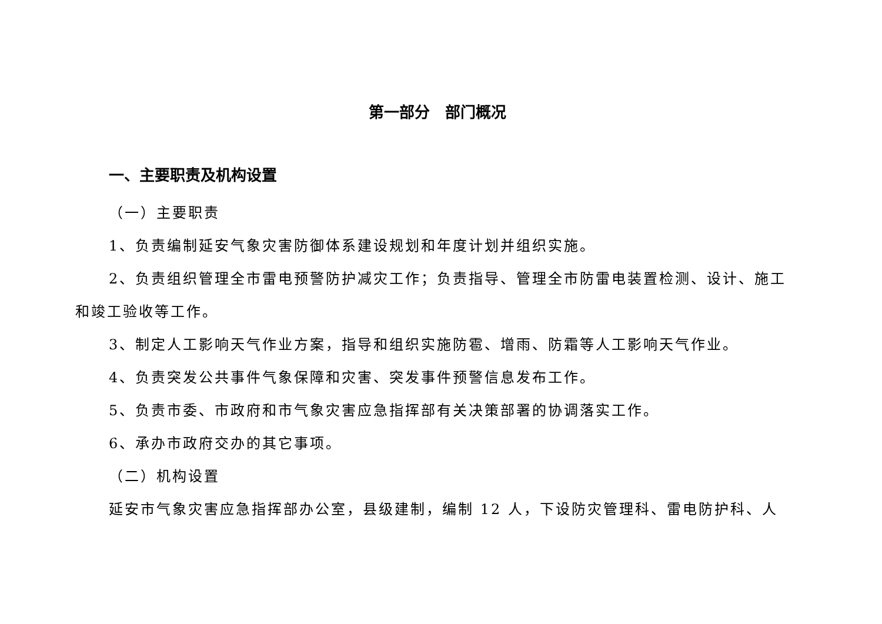第一部分　部门概况
一、主要职责及机构设置
（一）主要职责
1、负责编制延安气象灾害防御体系建设规划和年度计划并组织实施。
2、负责组织管理全市雷电预警防护减灾工作；负责指导、管理全市防雷电装置检测、设计、施工和竣工验收等工作。
3、制定人工影响天气作业方案，指导和组织实施防雹、增雨、防霜等人工影响天气作业。
4、负责突发公共事件气象保障和灾害、突发事件预警信息发布工作。
5、负责市委、市政府和市气象灾害应急指挥部有关决策部署的协调落实工作。
6、承办市政府交办的其它事项。
（二）机构设置
延安市气象灾害应急指挥部办公室，县级建制，编制 12 人，下设防灾管理科、雷电防护科、人